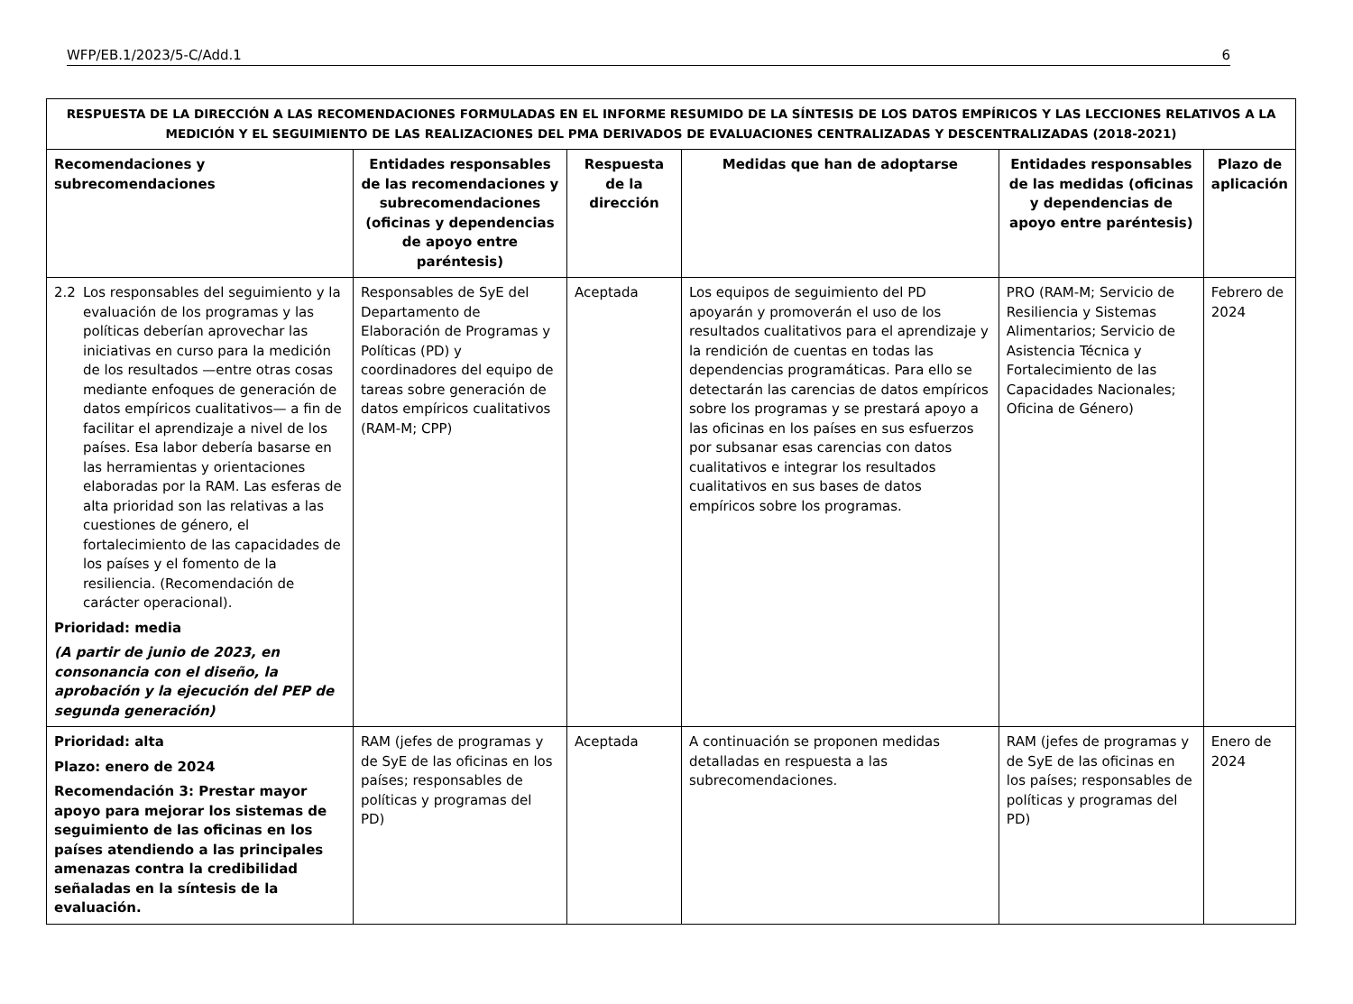WFP/EB.1/2023/5-C/Add.1 6
| RESPUESTA DE LA DIRECCIÓN A LAS RECOMENDACIONES FORMULADAS EN EL INFORME RESUMIDO DE LA SÍNTESIS DE LOS DATOS EMPÍRICOS Y LAS LECCIONES RELATIVOS A LA MEDICIÓN Y EL SEGUIMIENTO DE LAS REALIZACIONES DEL PMA DERIVADOS DE EVALUACIONES CENTRALIZADAS Y DESCENTRALIZADAS (2018-2021) | | | | | |
| Recomendaciones y subrecomendaciones | Entidades responsables de las recomendaciones y subrecomendaciones (oficinas y dependencias de apoyo entre paréntesis) | Respuesta de la dirección | Medidas que han de adoptarse | Entidades responsables de las medidas (oficinas y dependencias de apoyo entre paréntesis) | Plazo de aplicación |
| 2.2 Los responsables del seguimiento y la evaluación de los programas y las políticas deberían aprovechar las iniciativas en curso para la medición de los resultados —entre otras cosas mediante enfoques de generación de datos empíricos cualitativos— a fin de facilitar el aprendizaje a nivel de los países. Esa labor debería basarse en las herramientas y orientaciones elaboradas por la RAM. Las esferas de alta prioridad son las relativas a las cuestiones de género, el fortalecimiento de las capacidades de los países y el fomento de la resiliencia. (Recomendación de carácter operacional). Prioridad: media (A partir de junio de 2023, en consonancia con el diseño, la aprobación y la ejecución del PEP de segunda generación) | Responsables de SyE del Departamento de Elaboración de Programas y Políticas (PD) y coordinadores del equipo de tareas sobre generación de datos empíricos cualitativos (RAM-M; CPP) | Aceptada | Los equipos de seguimiento del PD apoyarán y promoverán el uso de los resultados cualitativos para el aprendizaje y la rendición de cuentas en todas las dependencias programáticas. Para ello se detectarán las carencias de datos empíricos sobre los programas y se prestará apoyo a las oficinas en los países en sus esfuerzos por subsanar esas carencias con datos cualitativos e integrar los resultados cualitativos en sus bases de datos empíricos sobre los programas. | PRO (RAM-M; Servicio de Resiliencia y Sistemas Alimentarios; Servicio de Asistencia Técnica y Fortalecimiento de las Capacidades Nacionales; Oficina de Género) | Febrero de 2024 |
| Prioridad: alta Plazo: enero de 2024 Recomendación 3: Prestar mayor apoyo para mejorar los sistemas de seguimiento de las oficinas en los países atendiendo a las principales amenazas contra la credibilidad señaladas en la síntesis de la evaluación. | RAM (jefes de programas y de SyE de las oficinas en los países; responsables de políticas y programas del PD) | Aceptada | A continuación se proponen medidas detalladas en respuesta a las subrecomendaciones. | RAM (jefes de programas y de SyE de las oficinas en los países; responsables de políticas y programas del PD) | Enero de 2024 |